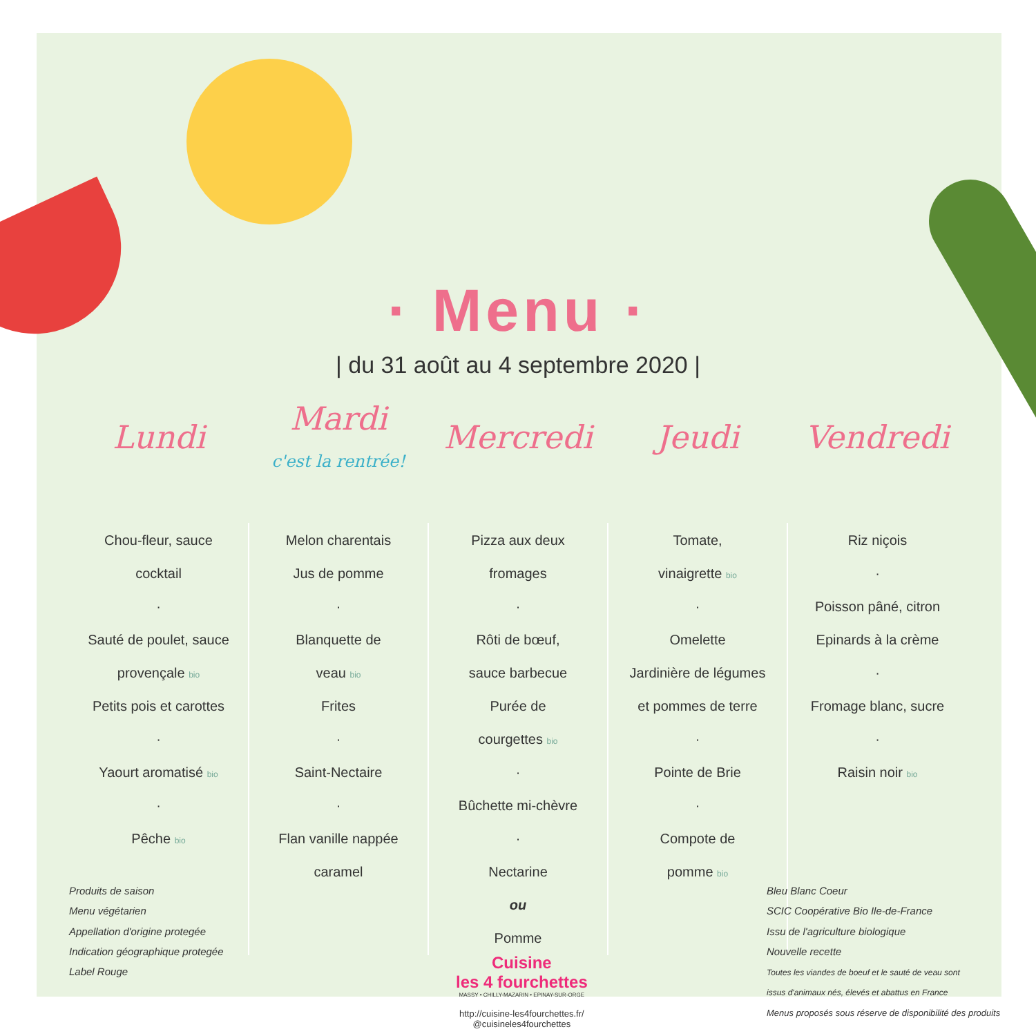· Menu ·
| du 31 août au 4 septembre 2020 |
| Lundi | Mardi c'est la rentrée! | Mercredi | Jeudi | Vendredi |
| --- | --- | --- | --- | --- |
| Chou-fleur, sauce cocktail · Sauté de poulet, sauce provençale bio Petits pois et carottes · Yaourt aromatisé bio · Pêche bio | Melon charentais Jus de pomme · Blanquette de veau bio Frites · Saint-Nectaire · Flan vanille nappée caramel | Pizza aux deux fromages · Rôti de bœuf, sauce barbecue Purée de courgettes bio · Bûchette mi-chèvre · Nectarine ou Pomme | Tomate, vinaigrette bio · Omelette Jardinière de légumes et pommes de terre · Pointe de Brie · Compote de pomme bio | Riz niçois · Poisson pâné, citron Epinards à la crème · Fromage blanc, sucre · Raisin noir bio |
Produits de saison
Menu végétarien
Appellation d'origine protegée
Indication géographique protegée
Label Rouge
Cuisine
les 4 fourchettes
MASSY • CHILLY-MAZARIN • EPINAY-SUR-ORGE
http://cuisine-les4fourchettes.fr/
@cuisineles4fourchettes
Bleu Blanc Coeur
SCIC Coopérative Bio Ile-de-France
Issu de l'agriculture biologique
Nouvelle recette
Toutes les viandes de boeuf et le sauté de veau sont
issus d'animaux nés, élevés et abattus en France
Menus proposés sous réserve de disponibilité des produits